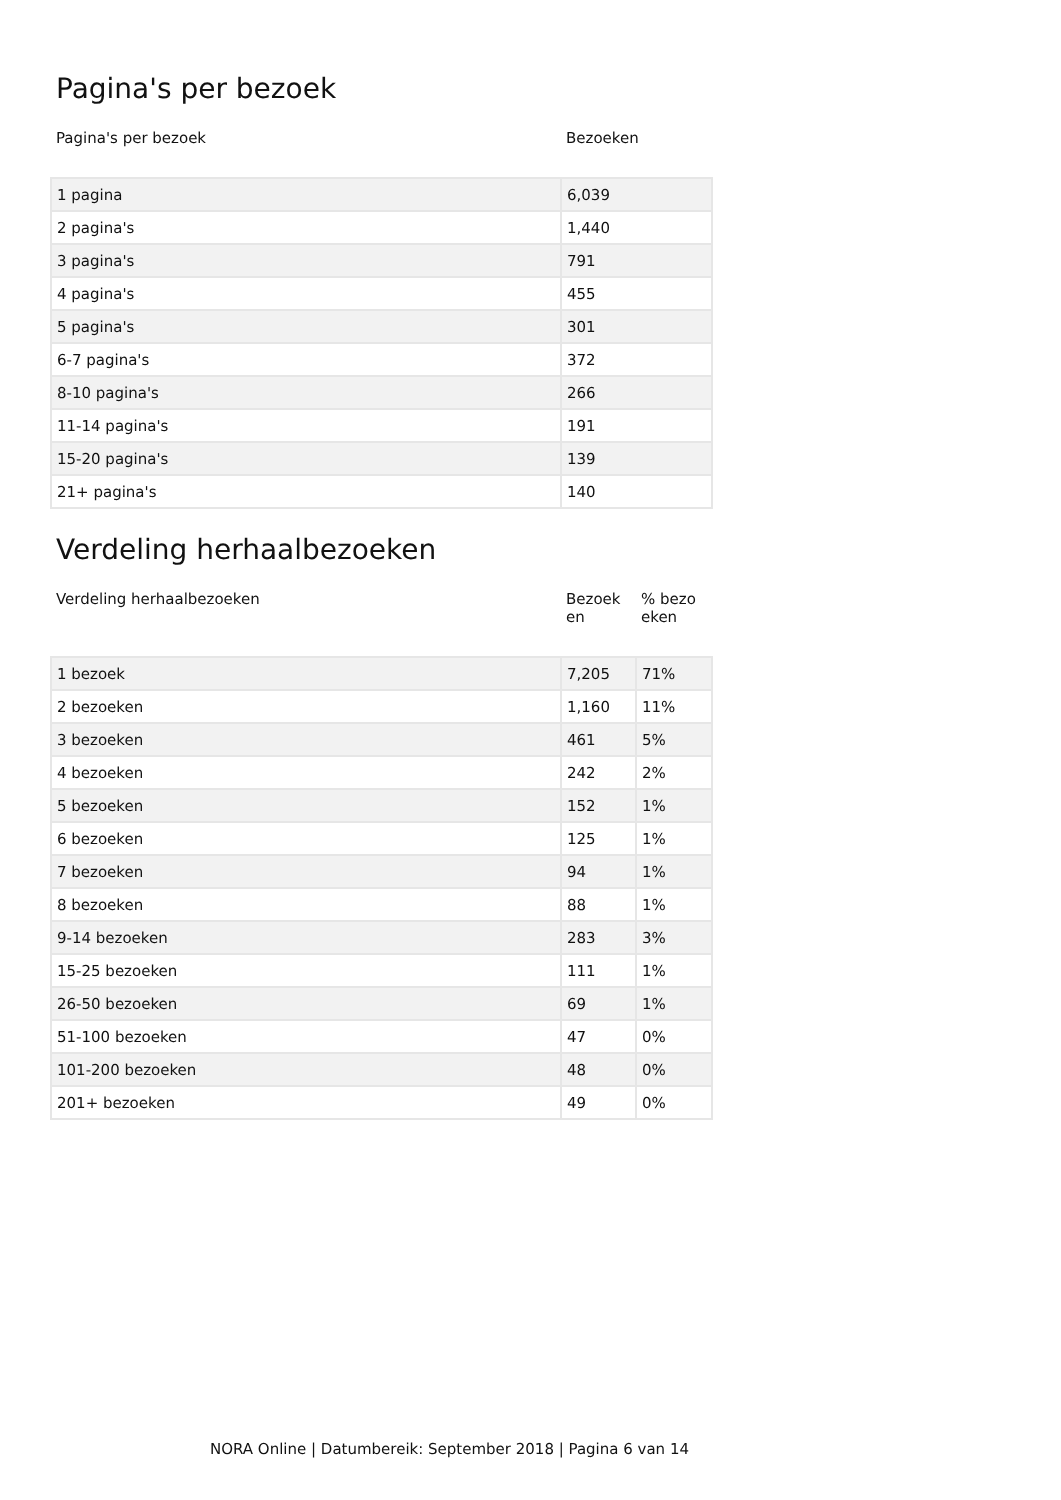Pagina's per bezoek
| Pagina's per bezoek | Bezoeken |
| --- | --- |
| 1 pagina | 6,039 |
| 2 pagina's | 1,440 |
| 3 pagina's | 791 |
| 4 pagina's | 455 |
| 5 pagina's | 301 |
| 6-7 pagina's | 372 |
| 8-10 pagina's | 266 |
| 11-14 pagina's | 191 |
| 15-20 pagina's | 139 |
| 21+ pagina's | 140 |
Verdeling herhaalbezoeken
| Verdeling herhaalbezoeken | Bezoek en | % bezo eken |
| --- | --- | --- |
| 1 bezoek | 7,205 | 71% |
| 2 bezoeken | 1,160 | 11% |
| 3 bezoeken | 461 | 5% |
| 4 bezoeken | 242 | 2% |
| 5 bezoeken | 152 | 1% |
| 6 bezoeken | 125 | 1% |
| 7 bezoeken | 94 | 1% |
| 8 bezoeken | 88 | 1% |
| 9-14 bezoeken | 283 | 3% |
| 15-25 bezoeken | 111 | 1% |
| 26-50 bezoeken | 69 | 1% |
| 51-100 bezoeken | 47 | 0% |
| 101-200 bezoeken | 48 | 0% |
| 201+ bezoeken | 49 | 0% |
NORA Online | Datumbereik: September 2018 | Pagina 6 van 14